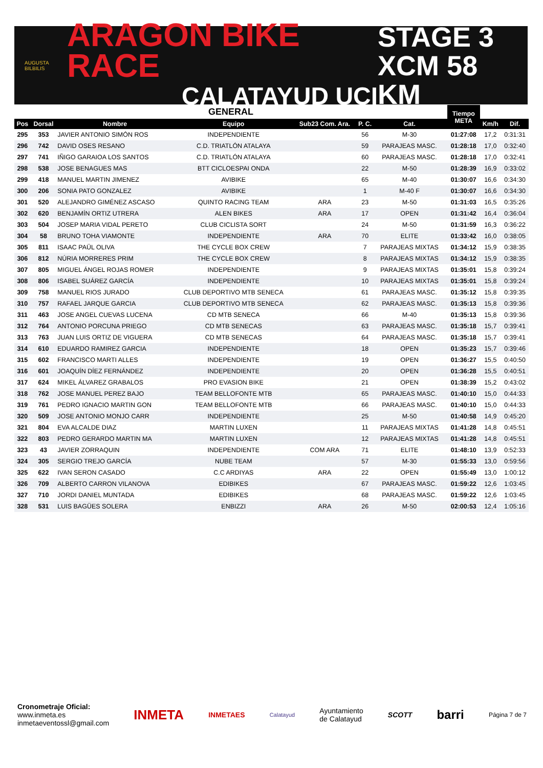AUGUSTA BILBILIS
ARAGON BIKE RACE
CALATAYUD UCI
STAGE 3
XCM 58 KM
| GENERAL | | | | | | | | Tiempo META | | |
| Pos | Dorsal | Nombre | Equipo | Sub23 Com. Ara. | P. C. | Cat. | | | Km/h | Dif. |
| 295 | 353 | JAVIER ANTONIO SIMÓN ROS | INDEPENDIENTE | | 56 | M-30 | | 01:27:08 | 17,2 | 0:31:31 |
| 296 | 742 | DAVID OSES RESANO | C.D. TRIATLÓN ATALAYA | | 59 | PARAJEAS MASC. | | 01:28:18 | 17,0 | 0:32:40 |
| 297 | 741 | IÑIGO GARAIOA LOS SANTOS | C.D. TRIATLÓN ATALAYA | | 60 | PARAJEAS MASC. | | 01:28:18 | 17,0 | 0:32:41 |
| 298 | 538 | JOSE BENAGUES MAS | BTT CICLOESPAI ONDA | | 22 | M-50 | | 01:28:39 | 16,9 | 0:33:02 |
| 299 | 418 | MANUEL MARTIN JIMENEZ | AVIBIKE | | 65 | M-40 | | 01:30:07 | 16,6 | 0:34:30 |
| 300 | 206 | SONIA PATO GONZALEZ | AVIBIKE | | 1 | M-40 F | | 01:30:07 | 16,6 | 0:34:30 |
| 301 | 520 | ALEJANDRO GIMÉNEZ ASCASO | QUINTO RACING TEAM | ARA | 23 | M-50 | | 01:31:03 | 16,5 | 0:35:26 |
| 302 | 620 | BENJAMÍN ORTIZ UTRERA | ALEN BIKES | ARA | 17 | OPEN | | 01:31:42 | 16,4 | 0:36:04 |
| 303 | 504 | JOSEP MARIA VIDAL PERETO | CLUB CICLISTA SORT | | 24 | M-50 | | 01:31:59 | 16,3 | 0:36:22 |
| 304 | 58 | BRUNO TOHA VIAMONTE | INDEPENDIENTE | ARA | 70 | ELITE | | 01:33:42 | 16,0 | 0:38:05 |
| 305 | 811 | ISAAC PAÜL OLIVA | THE CYCLE BOX CREW | | 7 | PARAJEAS MIXTAS | | 01:34:12 | 15,9 | 0:38:35 |
| 306 | 812 | NÚRIA MORRERES PRIM | THE CYCLE BOX CREW | | 8 | PARAJEAS MIXTAS | | 01:34:12 | 15,9 | 0:38:35 |
| 307 | 805 | MIGUEL ÁNGEL ROJAS ROMER | INDEPENDIENTE | | 9 | PARAJEAS MIXTAS | | 01:35:01 | 15,8 | 0:39:24 |
| 308 | 806 | ISABEL SUÁREZ GARCÍA | INDEPENDIENTE | | 10 | PARAJEAS MIXTAS | | 01:35:01 | 15,8 | 0:39:24 |
| 309 | 758 | MANUEL RIOS JURADO | CLUB DEPORTIVO MTB SENECA | | 61 | PARAJEAS MASC. | | 01:35:12 | 15,8 | 0:39:35 |
| 310 | 757 | RAFAEL JARQUE GARCIA | CLUB DEPORTIVO MTB SENECA | | 62 | PARAJEAS MASC. | | 01:35:13 | 15,8 | 0:39:36 |
| 311 | 463 | JOSE ANGEL CUEVAS LUCENA | CD MTB SENECA | | 66 | M-40 | | 01:35:13 | 15,8 | 0:39:36 |
| 312 | 764 | ANTONIO PORCUNA PRIEGO | CD MTB SENECAS | | 63 | PARAJEAS MASC. | | 01:35:18 | 15,7 | 0:39:41 |
| 313 | 763 | JUAN LUIS ORTIZ DE VIGUERA | CD MTB SENECAS | | 64 | PARAJEAS MASC. | | 01:35:18 | 15,7 | 0:39:41 |
| 314 | 610 | EDUARDO RAMIREZ GARCIA | INDEPENDIENTE | | 18 | OPEN | | 01:35:23 | 15,7 | 0:39:46 |
| 315 | 602 | FRANCISCO MARTI ALLES | INDEPENDIENTE | | 19 | OPEN | | 01:36:27 | 15,5 | 0:40:50 |
| 316 | 601 | JOAQUÍN DÍEZ FERNÁNDEZ | INDEPENDIENTE | | 20 | OPEN | | 01:36:28 | 15,5 | 0:40:51 |
| 317 | 624 | MIKEL ÁLVAREZ GRABALOS | PRO EVASION BIKE | | 21 | OPEN | | 01:38:39 | 15,2 | 0:43:02 |
| 318 | 762 | JOSE MANUEL PEREZ BAJO | TEAM BELLOFONTE MTB | | 65 | PARAJEAS MASC. | | 01:40:10 | 15,0 | 0:44:33 |
| 319 | 761 | PEDRO IGNACIO MARTIN GON | TEAM BELLOFONTE MTB | | 66 | PARAJEAS MASC. | | 01:40:10 | 15,0 | 0:44:33 |
| 320 | 509 | JOSE ANTONIO MONJO CARR | INDEPENDIENTE | | 25 | M-50 | | 01:40:58 | 14,9 | 0:45:20 |
| 321 | 804 | EVA ALCALDE DIAZ | MARTIN LUXEN | | 11 | PARAJEAS MIXTAS | | 01:41:28 | 14,8 | 0:45:51 |
| 322 | 803 | PEDRO GERARDO MARTIN MA | MARTIN LUXEN | | 12 | PARAJEAS MIXTAS | | 01:41:28 | 14,8 | 0:45:51 |
| 323 | 43 | JAVIER ZORRAQUIN | INDEPENDIENTE | COM ARA | 71 | ELITE | | 01:48:10 | 13,9 | 0:52:33 |
| 324 | 305 | SERGIO TREJO GARCÍA | NUBE TEAM | | 57 | M-30 | | 01:55:33 | 13,0 | 0:59:56 |
| 325 | 622 | IVAN SERON CASADO | C.C ARDIYAS | ARA | 22 | OPEN | | 01:55:49 | 13,0 | 1:00:12 |
| 326 | 709 | ALBERTO CARRON VILANOVA | EDIBIKES | | 67 | PARAJEAS MASC. | | 01:59:22 | 12,6 | 1:03:45 |
| 327 | 710 | JORDI DANIEL MUNTADA | EDIBIKES | | 68 | PARAJEAS MASC. | | 01:59:22 | 12,6 | 1:03:45 |
| 328 | 531 | LUIS BAGÜES SOLERA | ENBIZZI | ARA | 26 | M-50 | | 02:00:53 | 12,4 | 1:05:16 |
Cronometraje Oficial:
www.inmeta.es
inmetaeventossl@gmail.com
INMETA
INMETAES
Calatayud
Ayuntamiento
de Calatayud
SCOTT
barri
Página 7 de 7